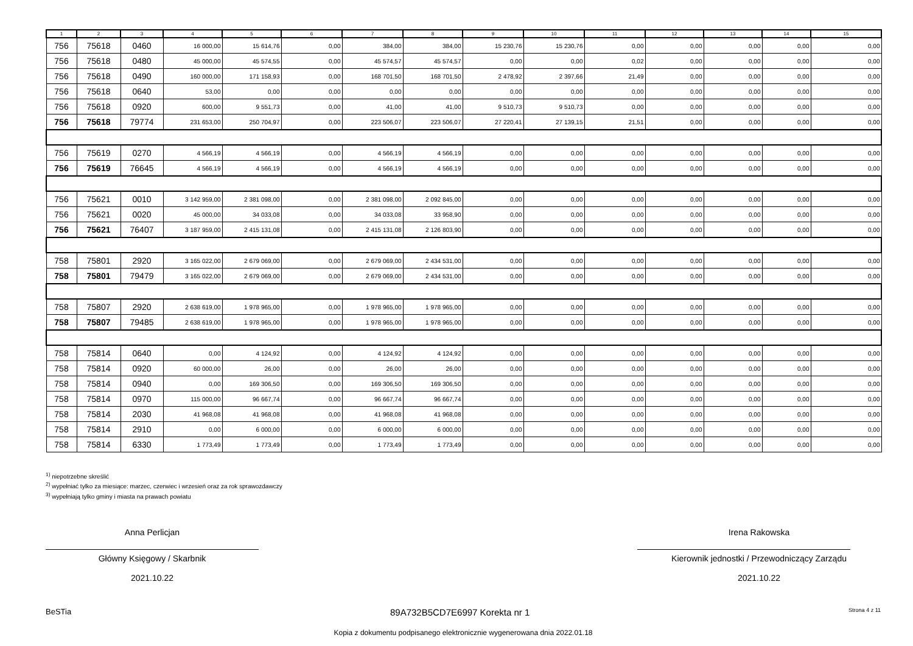| 1 | 2 | 3 | 4 | 5 | 6 | 7 | 8 | 9 | 10 | 11 | 12 | 13 | 14 | 15 |
| --- | --- | --- | --- | --- | --- | --- | --- | --- | --- | --- | --- | --- | --- | --- |
| 756 | 75618 | 0460 | 16 000,00 | 15 614,76 | 0,00 | 384,00 | 384,00 | 15 230,76 | 15 230,76 | 0,00 | 0,00 | 0,00 | 0,00 | 0,00 |
| 756 | 75618 | 0480 | 45 000,00 | 45 574,55 | 0,00 | 45 574,57 | 45 574,57 | 0,00 | 0,00 | 0,02 | 0,00 | 0,00 | 0,00 | 0,00 |
| 756 | 75618 | 0490 | 160 000,00 | 171 158,93 | 0,00 | 168 701,50 | 168 701,50 | 2 478,92 | 2 397,66 | 21,49 | 0,00 | 0,00 | 0,00 | 0,00 |
| 756 | 75618 | 0640 | 53,00 | 0,00 | 0,00 | 0,00 | 0,00 | 0,00 | 0,00 | 0,00 | 0,00 | 0,00 | 0,00 | 0,00 |
| 756 | 75618 | 0920 | 600,00 | 9 551,73 | 0,00 | 41,00 | 41,00 | 9 510,73 | 9 510,73 | 0,00 | 0,00 | 0,00 | 0,00 | 0,00 |
| 756 | 75618 | 79774 | 231 653,00 | 250 704,97 | 0,00 | 223 506,07 | 223 506,07 | 27 220,41 | 27 139,15 | 21,51 | 0,00 | 0,00 | 0,00 | 0,00 |
| 756 | 75619 | 0270 | 4 566,19 | 4 566,19 | 0,00 | 4 566,19 | 4 566,19 | 0,00 | 0,00 | 0,00 | 0,00 | 0,00 | 0,00 | 0,00 |
| 756 | 75619 | 76645 | 4 566,19 | 4 566,19 | 0,00 | 4 566,19 | 4 566,19 | 0,00 | 0,00 | 0,00 | 0,00 | 0,00 | 0,00 | 0,00 |
| 756 | 75621 | 0010 | 3 142 959,00 | 2 381 098,00 | 0,00 | 2 381 098,00 | 2 092 845,00 | 0,00 | 0,00 | 0,00 | 0,00 | 0,00 | 0,00 | 0,00 |
| 756 | 75621 | 0020 | 45 000,00 | 34 033,08 | 0,00 | 34 033,08 | 33 958,90 | 0,00 | 0,00 | 0,00 | 0,00 | 0,00 | 0,00 | 0,00 |
| 756 | 75621 | 76407 | 3 187 959,00 | 2 415 131,08 | 0,00 | 2 415 131,08 | 2 126 803,90 | 0,00 | 0,00 | 0,00 | 0,00 | 0,00 | 0,00 | 0,00 |
| 758 | 75801 | 2920 | 3 165 022,00 | 2 679 069,00 | 0,00 | 2 679 069,00 | 2 434 531,00 | 0,00 | 0,00 | 0,00 | 0,00 | 0,00 | 0,00 | 0,00 |
| 758 | 75801 | 79479 | 3 165 022,00 | 2 679 069,00 | 0,00 | 2 679 069,00 | 2 434 531,00 | 0,00 | 0,00 | 0,00 | 0,00 | 0,00 | 0,00 | 0,00 |
| 758 | 75807 | 2920 | 2 638 619,00 | 1 978 965,00 | 0,00 | 1 978 965,00 | 1 978 965,00 | 0,00 | 0,00 | 0,00 | 0,00 | 0,00 | 0,00 | 0,00 |
| 758 | 75807 | 79485 | 2 638 619,00 | 1 978 965,00 | 0,00 | 1 978 965,00 | 1 978 965,00 | 0,00 | 0,00 | 0,00 | 0,00 | 0,00 | 0,00 | 0,00 |
| 758 | 75814 | 0640 | 0,00 | 4 124,92 | 0,00 | 4 124,92 | 4 124,92 | 0,00 | 0,00 | 0,00 | 0,00 | 0,00 | 0,00 | 0,00 |
| 758 | 75814 | 0920 | 60 000,00 | 26,00 | 0,00 | 26,00 | 26,00 | 0,00 | 0,00 | 0,00 | 0,00 | 0,00 | 0,00 | 0,00 |
| 758 | 75814 | 0940 | 0,00 | 169 306,50 | 0,00 | 169 306,50 | 169 306,50 | 0,00 | 0,00 | 0,00 | 0,00 | 0,00 | 0,00 | 0,00 |
| 758 | 75814 | 0970 | 115 000,00 | 96 667,74 | 0,00 | 96 667,74 | 96 667,74 | 0,00 | 0,00 | 0,00 | 0,00 | 0,00 | 0,00 | 0,00 |
| 758 | 75814 | 2030 | 41 968,08 | 41 968,08 | 0,00 | 41 968,08 | 41 968,08 | 0,00 | 0,00 | 0,00 | 0,00 | 0,00 | 0,00 | 0,00 |
| 758 | 75814 | 2910 | 0,00 | 6 000,00 | 0,00 | 6 000,00 | 6 000,00 | 0,00 | 0,00 | 0,00 | 0,00 | 0,00 | 0,00 | 0,00 |
| 758 | 75814 | 6330 | 1 773,49 | 1 773,49 | 0,00 | 1 773,49 | 1 773,49 | 0,00 | 0,00 | 0,00 | 0,00 | 0,00 | 0,00 | 0,00 |
<sup>1)</sup> niepotrzebne skreślić
<sup>2)</sup> wypełniać tylko za miesiące: marzec, czerwiec i wrzesień oraz za rok sprawozdawczy
<sup>3)</sup> wypełniają tylko gminy i miasta na prawach powiatu
Anna Perlicjan
Główny Księgowy / Skarbnik
2021.10.22
Irena Rakowska
Kierownik jednostki / Przewodniczący Zarządu
2021.10.22
BeSTia 89A732B5CD7E6997 Korekta nr 1 Strona 4 z 11
Kopia z dokumentu podpisanego elektronicznie wygenerowana dnia 2022.01.18